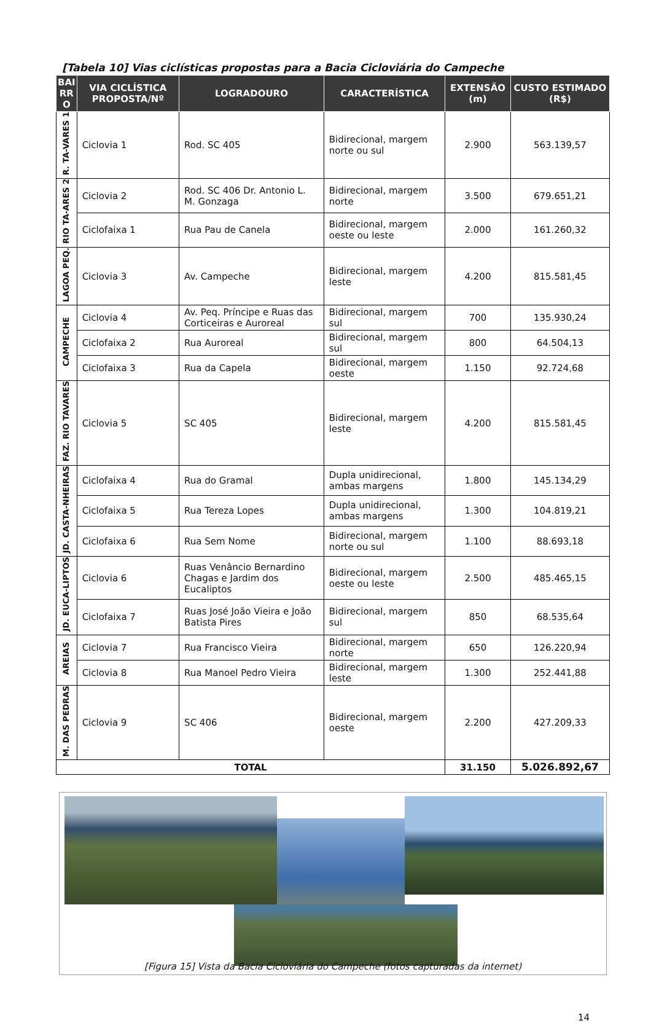[Tabela 10] Vias ciclísticas propostas para a Bacia Cicloviária do Campeche
| BAI RR O | VIA CICLÍSTICA PROPOSTA/Nº | LOGRADOURO | CARACTERÍSTICA | EXTENSÃO (m) | CUSTO ESTIMADO (R$) |
| --- | --- | --- | --- | --- | --- |
| R. TA-VARES 1 | Ciclovia 1 | Rod. SC 405 | Bidirecional, margem norte ou sul | 2.900 | 563.139,57 |
| RIO TA-ARES 2 | Ciclovia 2 | Rod. SC 406 Dr. Antonio L. M. Gonzaga | Bidirecional, margem norte | 3.500 | 679.651,21 |
| | Ciclofaixa 1 | Rua Pau de Canela | Bidirecional, margem oeste ou leste | 2.000 | 161.260,32 |
| LAGOA PEQ. | Ciclovia 3 | Av. Campeche | Bidirecional, margem leste | 4.200 | 815.581,45 |
| CAMPECHE | Ciclovia 4 | Av. Peq. Príncipe e Ruas das Corticeiras e Auroreal | Bidirecional, margem sul | 700 | 135.930,24 |
| | Ciclofaixa 2 | Rua Auroreal | Bidirecional, margem sul | 800 | 64.504,13 |
| | Ciclofaixa 3 | Rua da Capela | Bidirecional, margem oeste | 1.150 | 92.724,68 |
| FAZ. RIO TAVARES | Ciclovia 5 | SC 405 | Bidirecional, margem leste | 4.200 | 815.581,45 |
| JD. CASTA-NHEIRAS | Ciclofaixa 4 | Rua do Gramal | Dupla unidirecional, ambas margens | 1.800 | 145.134,29 |
| | Ciclofaixa 5 | Rua Tereza Lopes | Dupla unidirecional, ambas margens | 1.300 | 104.819,21 |
| | Ciclofaixa 6 | Rua Sem Nome | Bidirecional, margem norte ou sul | 1.100 | 88.693,18 |
| JD. EUCA-LIPTOS | Ciclovia 6 | Ruas Venâncio Bernardino Chagas e Jardim dos Eucaliptos | Bidirecional, margem oeste ou leste | 2.500 | 485.465,15 |
| | Ciclofaixa 7 | Ruas José João Vieira e João Batista Pires | Bidirecional, margem sul | 850 | 68.535,64 |
| AREIAS | Ciclovia 7 | Rua Francisco Vieira | Bidirecional, margem norte | 650 | 126.220,94 |
| | Ciclovia 8 | Rua Manoel Pedro Vieira | Bidirecional, margem leste | 1.300 | 252.441,88 |
| M. DAS PEDRAS | Ciclovia 9 | SC 406 | Bidirecional, margem oeste | 2.200 | 427.209,33 |
| TOTAL | | | | 31.150 | 5.026.892,67 |
[Figura 15] Vista da Bacia Cicloviária do Campeche (fotos capturadas da internet)
14